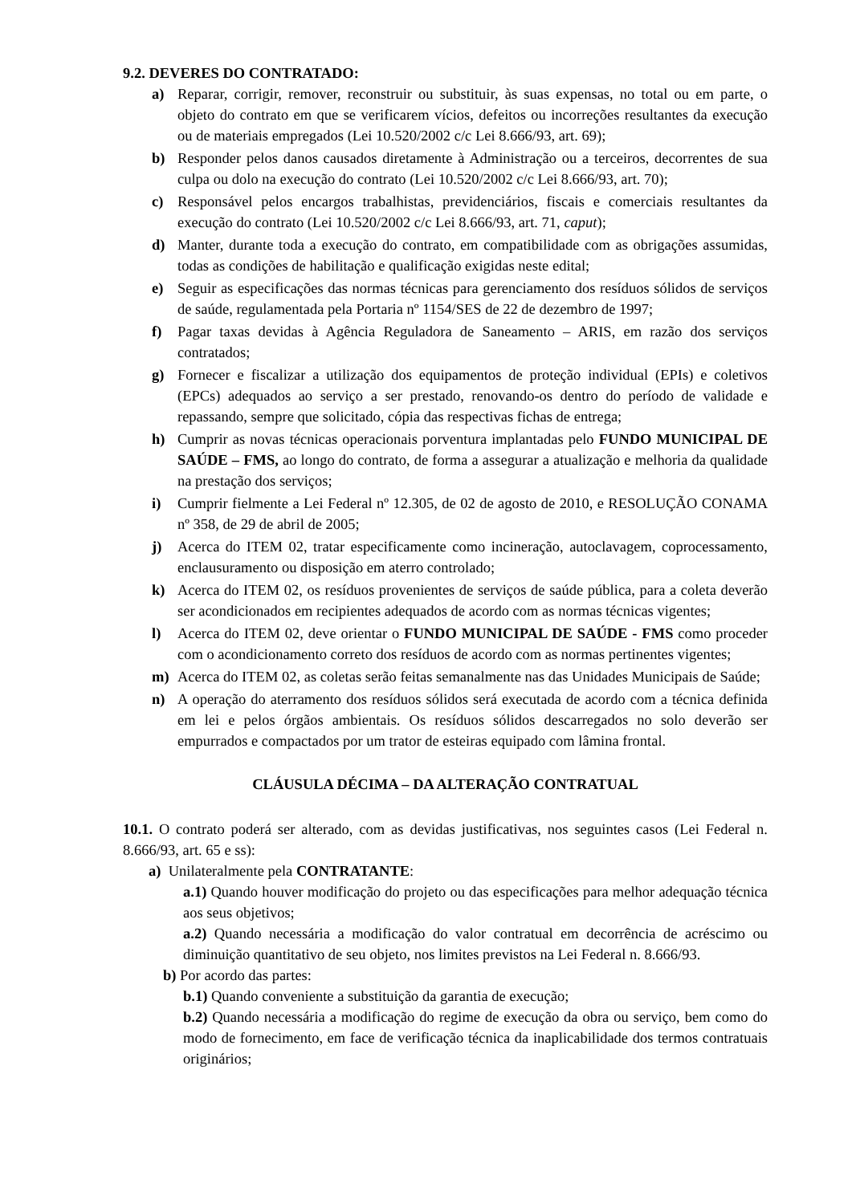9.2. DEVERES DO CONTRATADO:
a) Reparar, corrigir, remover, reconstruir ou substituir, às suas expensas, no total ou em parte, o objeto do contrato em que se verificarem vícios, defeitos ou incorreções resultantes da execução ou de materiais empregados (Lei 10.520/2002 c/c Lei 8.666/93, art. 69);
b) Responder pelos danos causados diretamente à Administração ou a terceiros, decorrentes de sua culpa ou dolo na execução do contrato (Lei 10.520/2002 c/c Lei 8.666/93, art. 70);
c) Responsável pelos encargos trabalhistas, previdenciários, fiscais e comerciais resultantes da execução do contrato (Lei 10.520/2002 c/c Lei 8.666/93, art. 71, caput);
d) Manter, durante toda a execução do contrato, em compatibilidade com as obrigações assumidas, todas as condições de habilitação e qualificação exigidas neste edital;
e) Seguir as especificações das normas técnicas para gerenciamento dos resíduos sólidos de serviços de saúde, regulamentada pela Portaria nº 1154/SES de 22 de dezembro de 1997;
f) Pagar taxas devidas à Agência Reguladora de Saneamento – ARIS, em razão dos serviços contratados;
g) Fornecer e fiscalizar a utilização dos equipamentos de proteção individual (EPIs) e coletivos (EPCs) adequados ao serviço a ser prestado, renovando-os dentro do período de validade e repassando, sempre que solicitado, cópia das respectivas fichas de entrega;
h) Cumprir as novas técnicas operacionais porventura implantadas pelo FUNDO MUNICIPAL DE SAÚDE – FMS, ao longo do contrato, de forma a assegurar a atualização e melhoria da qualidade na prestação dos serviços;
i) Cumprir fielmente a Lei Federal nº 12.305, de 02 de agosto de 2010, e RESOLUÇÃO CONAMA nº 358, de 29 de abril de 2005;
j) Acerca do ITEM 02, tratar especificamente como incineração, autoclavagem, coprocessamento, enclausuramento ou disposição em aterro controlado;
k) Acerca do ITEM 02, os resíduos provenientes de serviços de saúde pública, para a coleta deverão ser acondicionados em recipientes adequados de acordo com as normas técnicas vigentes;
l) Acerca do ITEM 02, deve orientar o FUNDO MUNICIPAL DE SAÚDE - FMS como proceder com o acondicionamento correto dos resíduos de acordo com as normas pertinentes vigentes;
m) Acerca do ITEM 02, as coletas serão feitas semanalmente nas das Unidades Municipais de Saúde;
n) A operação do aterramento dos resíduos sólidos será executada de acordo com a técnica definida em lei e pelos órgãos ambientais. Os resíduos sólidos descarregados no solo deverão ser empurrados e compactados por um trator de esteiras equipado com lâmina frontal.
CLÁUSULA DÉCIMA – DA ALTERAÇÃO CONTRATUAL
10.1. O contrato poderá ser alterado, com as devidas justificativas, nos seguintes casos (Lei Federal n. 8.666/93, art. 65 e ss):
a) Unilateralmente pela CONTRATANTE:
a.1) Quando houver modificação do projeto ou das especificações para melhor adequação técnica aos seus objetivos;
a.2) Quando necessária a modificação do valor contratual em decorrência de acréscimo ou diminuição quantitativo de seu objeto, nos limites previstos na Lei Federal n. 8.666/93.
b) Por acordo das partes:
b.1) Quando conveniente a substituição da garantia de execução;
b.2) Quando necessária a modificação do regime de execução da obra ou serviço, bem como do modo de fornecimento, em face de verificação técnica da inaplicabilidade dos termos contratuais originários;